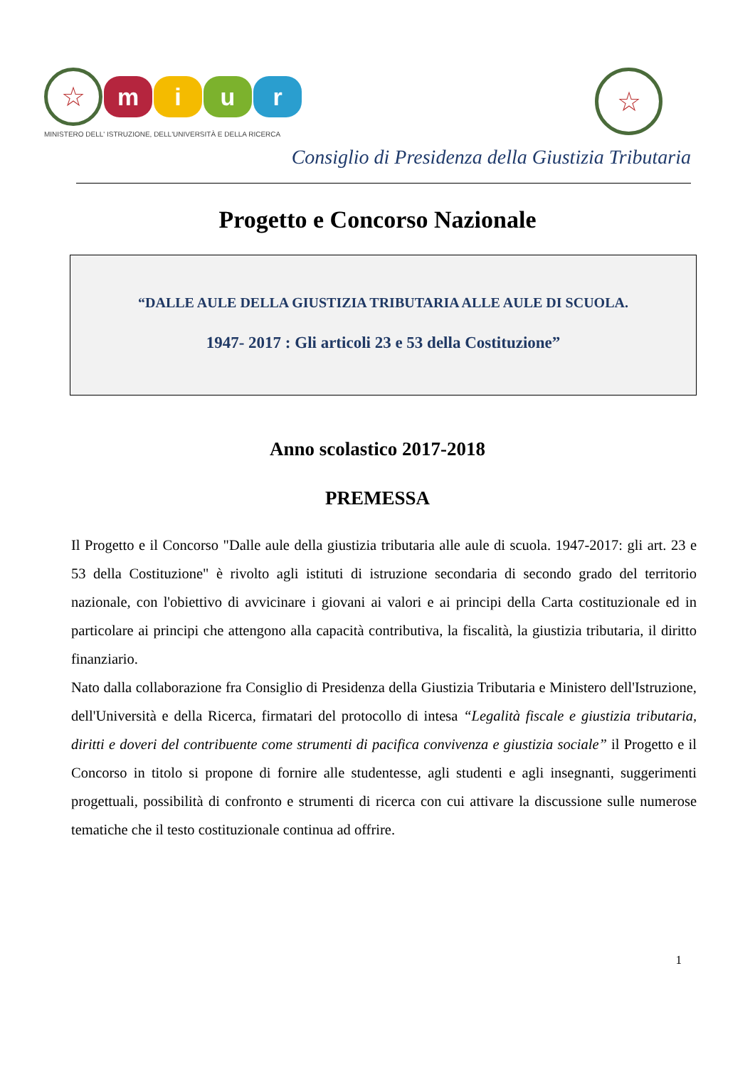☆
m i u r
MINISTERO DELL' ISTRUZIONE, DELL'UNIVERSITÀ E DELLA RICERCA
☆
Consiglio di Presidenza della Giustizia Tributaria
Progetto e Concorso Nazionale
“DALLE AULE DELLA GIUSTIZIA TRIBUTARIA ALLE AULE DI SCUOLA.
1947- 2017 : Gli articoli 23 e 53 della Costituzione”
Anno scolastico 2017-2018
PREMESSA
Il Progetto e il Concorso "Dalle aule della giustizia tributaria alle aule di scuola. 1947-2017: gli art. 23 e 53 della Costituzione" è rivolto agli istituti di istruzione secondaria di secondo grado del territorio nazionale, con l'obiettivo di avvicinare i giovani ai valori e ai principi della Carta costituzionale ed in particolare ai principi che attengono alla capacità contributiva, la fiscalità, la giustizia tributaria, il diritto finanziario.
Nato dalla collaborazione fra Consiglio di Presidenza della Giustizia Tributaria e Ministero dell'Istruzione, dell'Università e della Ricerca, firmatari del protocollo di intesa “Legalità fiscale e giustizia tributaria, diritti e doveri del contribuente come strumenti di pacifica convivenza e giustizia sociale” il Progetto e il Concorso in titolo si propone di fornire alle studentesse, agli studenti e agli insegnanti, suggerimenti progettuali, possibilità di confronto e strumenti di ricerca con cui attivare la discussione sulle numerose tematiche che il testo costituzionale continua ad offrire.
1